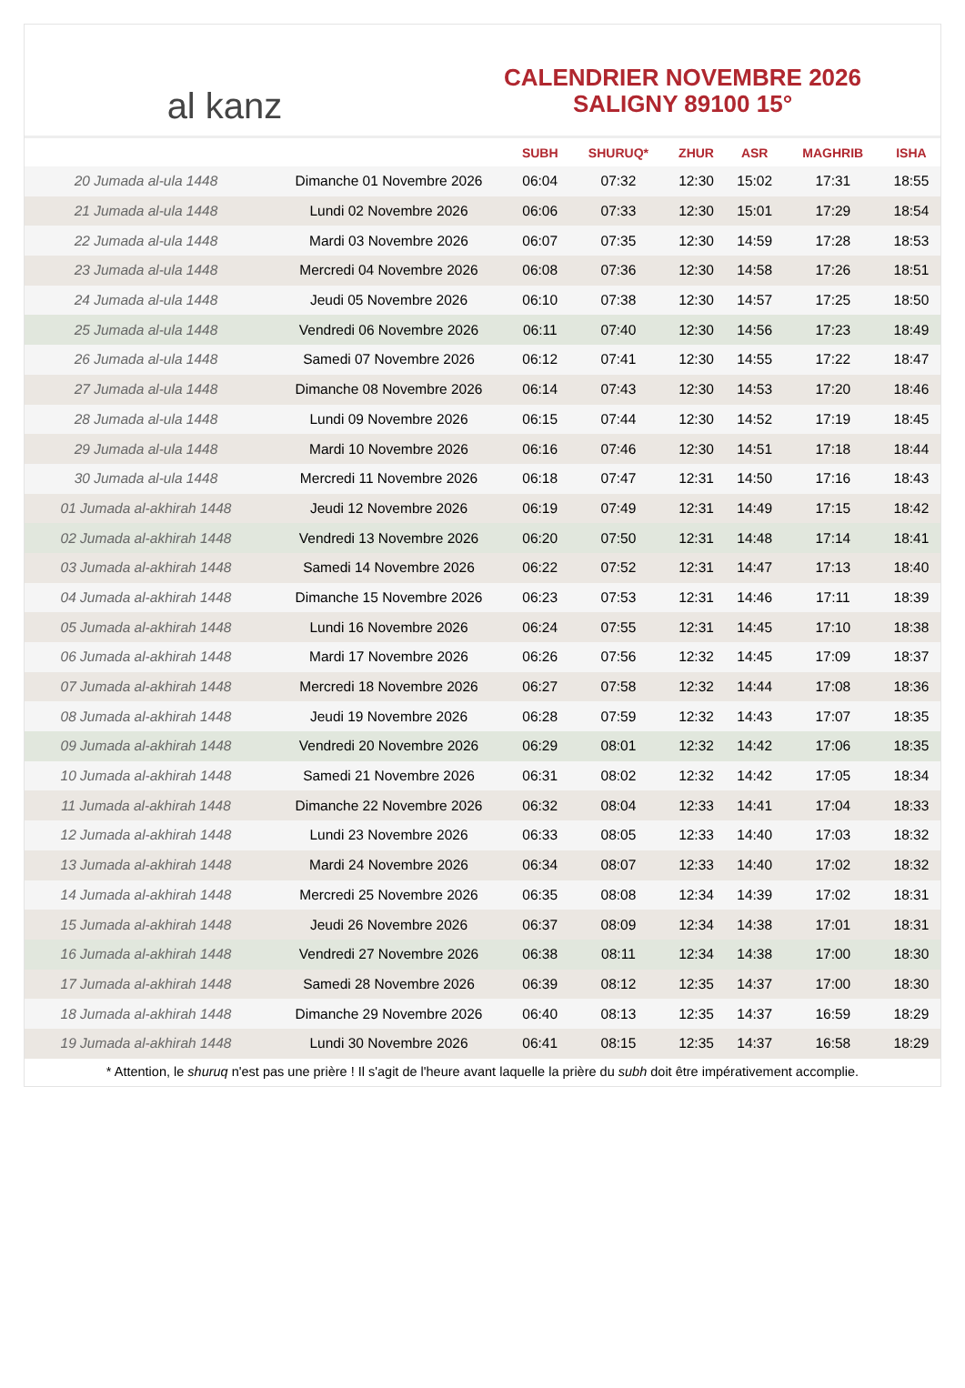al kanz
CALENDRIER NOVEMBRE 2026
SALIGNY 89100 15°
| | | SUBH | SHURUQ* | ZHUR | ASR | MAGHRIB | ISHA |
| --- | --- | --- | --- | --- | --- | --- | --- |
| 20 Jumada al-ula 1448 | Dimanche 01 Novembre 2026 | 06:04 | 07:32 | 12:30 | 15:02 | 17:31 | 18:55 |
| 21 Jumada al-ula 1448 | Lundi 02 Novembre 2026 | 06:06 | 07:33 | 12:30 | 15:01 | 17:29 | 18:54 |
| 22 Jumada al-ula 1448 | Mardi 03 Novembre 2026 | 06:07 | 07:35 | 12:30 | 14:59 | 17:28 | 18:53 |
| 23 Jumada al-ula 1448 | Mercredi 04 Novembre 2026 | 06:08 | 07:36 | 12:30 | 14:58 | 17:26 | 18:51 |
| 24 Jumada al-ula 1448 | Jeudi 05 Novembre 2026 | 06:10 | 07:38 | 12:30 | 14:57 | 17:25 | 18:50 |
| 25 Jumada al-ula 1448 | Vendredi 06 Novembre 2026 | 06:11 | 07:40 | 12:30 | 14:56 | 17:23 | 18:49 |
| 26 Jumada al-ula 1448 | Samedi 07 Novembre 2026 | 06:12 | 07:41 | 12:30 | 14:55 | 17:22 | 18:47 |
| 27 Jumada al-ula 1448 | Dimanche 08 Novembre 2026 | 06:14 | 07:43 | 12:30 | 14:53 | 17:20 | 18:46 |
| 28 Jumada al-ula 1448 | Lundi 09 Novembre 2026 | 06:15 | 07:44 | 12:30 | 14:52 | 17:19 | 18:45 |
| 29 Jumada al-ula 1448 | Mardi 10 Novembre 2026 | 06:16 | 07:46 | 12:30 | 14:51 | 17:18 | 18:44 |
| 30 Jumada al-ula 1448 | Mercredi 11 Novembre 2026 | 06:18 | 07:47 | 12:31 | 14:50 | 17:16 | 18:43 |
| 01 Jumada al-akhirah 1448 | Jeudi 12 Novembre 2026 | 06:19 | 07:49 | 12:31 | 14:49 | 17:15 | 18:42 |
| 02 Jumada al-akhirah 1448 | Vendredi 13 Novembre 2026 | 06:20 | 07:50 | 12:31 | 14:48 | 17:14 | 18:41 |
| 03 Jumada al-akhirah 1448 | Samedi 14 Novembre 2026 | 06:22 | 07:52 | 12:31 | 14:47 | 17:13 | 18:40 |
| 04 Jumada al-akhirah 1448 | Dimanche 15 Novembre 2026 | 06:23 | 07:53 | 12:31 | 14:46 | 17:11 | 18:39 |
| 05 Jumada al-akhirah 1448 | Lundi 16 Novembre 2026 | 06:24 | 07:55 | 12:31 | 14:45 | 17:10 | 18:38 |
| 06 Jumada al-akhirah 1448 | Mardi 17 Novembre 2026 | 06:26 | 07:56 | 12:32 | 14:45 | 17:09 | 18:37 |
| 07 Jumada al-akhirah 1448 | Mercredi 18 Novembre 2026 | 06:27 | 07:58 | 12:32 | 14:44 | 17:08 | 18:36 |
| 08 Jumada al-akhirah 1448 | Jeudi 19 Novembre 2026 | 06:28 | 07:59 | 12:32 | 14:43 | 17:07 | 18:35 |
| 09 Jumada al-akhirah 1448 | Vendredi 20 Novembre 2026 | 06:29 | 08:01 | 12:32 | 14:42 | 17:06 | 18:35 |
| 10 Jumada al-akhirah 1448 | Samedi 21 Novembre 2026 | 06:31 | 08:02 | 12:32 | 14:42 | 17:05 | 18:34 |
| 11 Jumada al-akhirah 1448 | Dimanche 22 Novembre 2026 | 06:32 | 08:04 | 12:33 | 14:41 | 17:04 | 18:33 |
| 12 Jumada al-akhirah 1448 | Lundi 23 Novembre 2026 | 06:33 | 08:05 | 12:33 | 14:40 | 17:03 | 18:32 |
| 13 Jumada al-akhirah 1448 | Mardi 24 Novembre 2026 | 06:34 | 08:07 | 12:33 | 14:40 | 17:02 | 18:32 |
| 14 Jumada al-akhirah 1448 | Mercredi 25 Novembre 2026 | 06:35 | 08:08 | 12:34 | 14:39 | 17:02 | 18:31 |
| 15 Jumada al-akhirah 1448 | Jeudi 26 Novembre 2026 | 06:37 | 08:09 | 12:34 | 14:38 | 17:01 | 18:31 |
| 16 Jumada al-akhirah 1448 | Vendredi 27 Novembre 2026 | 06:38 | 08:11 | 12:34 | 14:38 | 17:00 | 18:30 |
| 17 Jumada al-akhirah 1448 | Samedi 28 Novembre 2026 | 06:39 | 08:12 | 12:35 | 14:37 | 17:00 | 18:30 |
| 18 Jumada al-akhirah 1448 | Dimanche 29 Novembre 2026 | 06:40 | 08:13 | 12:35 | 14:37 | 16:59 | 18:29 |
| 19 Jumada al-akhirah 1448 | Lundi 30 Novembre 2026 | 06:41 | 08:15 | 12:35 | 14:37 | 16:58 | 18:29 |
* Attention, le shuruq n'est pas une prière ! Il s'agit de l'heure avant laquelle la prière du subh doit être impérativement accomplie.